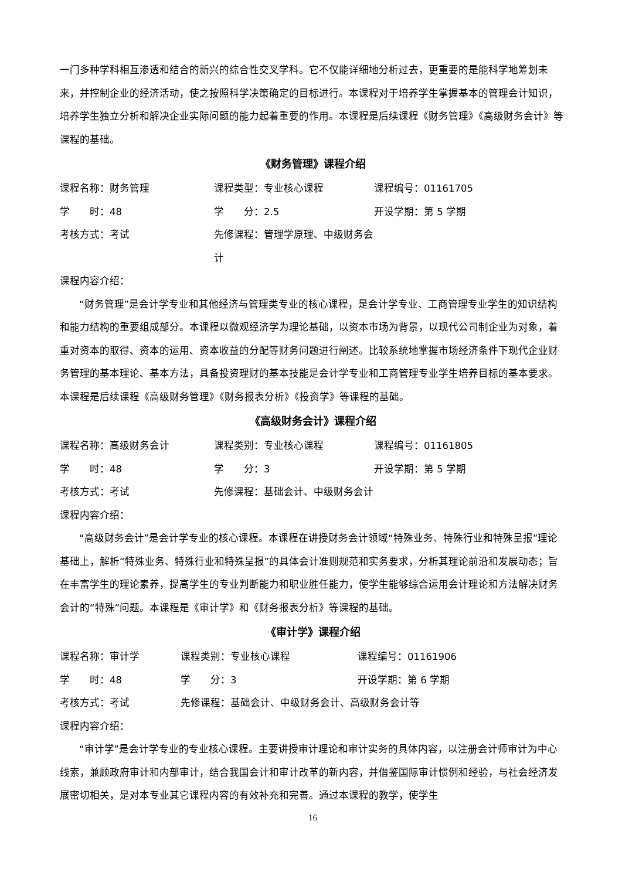一门多种学科相互渗透和结合的新兴的综合性交叉学科。它不仅能详细地分析过去，更重要的是能科学地筹划未来，并控制企业的经济活动，使之按照科学决策确定的目标进行。本课程对于培养学生掌握基本的管理会计知识，培养学生独立分析和解决企业实际问题的能力起着重要的作用。本课程是后续课程《财务管理》《高级财务会计》等课程的基础。
《财务管理》课程介绍
课程名称：财务管理 课程类型：专业核心课程 课程编号：01161705
学　　时：48 学　　分：2.5 开设学期：第 5 学期
考核方式：考试 先修课程：管理学原理、中级财务会计
课程内容介绍：
“财务管理”是会计学专业和其他经济与管理类专业的核心课程，是会计学专业、工商管理专业学生的知识结构和能力结构的重要组成部分。本课程以微观经济学为理论基础，以资本市场为背景，以现代公司制企业为对象，着重对资本的取得、资本的运用、资本收益的分配等财务问题进行阐述。比较系统地掌握市场经济条件下现代企业财务管理的基本理论、基本方法，具备投资理财的基本技能是会计学专业和工商管理专业学生培养目标的基本要求。本课程是后续课程《高级财务管理》《财务报表分析》《投资学》等课程的基础。
《高级财务会计》课程介绍
课程名称：高级财务会计 课程类别：专业核心课程 课程编号：01161805
学　　时：48 学　　分：3 开设学期：第 5 学期
考核方式：考试 先修课程：基础会计、中级财务会计
课程内容介绍：
“高级财务会计”是会计学专业的核心课程。本课程在讲授财务会计领域“特殊业务、特殊行业和特殊呈报”理论基础上，解析“特殊业务、特殊行业和特殊呈报”的具体会计准则规范和实务要求，分析其理论前沿和发展动态；旨在丰富学生的理论素养，提高学生的专业判断能力和职业胜任能力，使学生能够综合运用会计理论和方法解决财务会计的“特殊”问题。本课程是《审计学》和《财务报表分析》等课程的基础。
《审计学》课程介绍
课程名称：审计学 课程类别：专业核心课程 课程编号：01161906
学　　时：48 学　　分：3 开设学期：第 6 学期
考核方式：考试 先修课程：基础会计、中级财务会计、高级财务会计等
课程内容介绍：
“审计学”是会计学专业的专业核心课程。主要讲授审计理论和审计实务的具体内容，以注册会计师审计为中心线索，兼顾政府审计和内部审计，结合我国会计和审计改革的新内容，并借鉴国际审计惯例和经验，与社会经济发展密切相关，是对本专业其它课程内容的有效补充和完善。通过本课程的教学，使学生
16